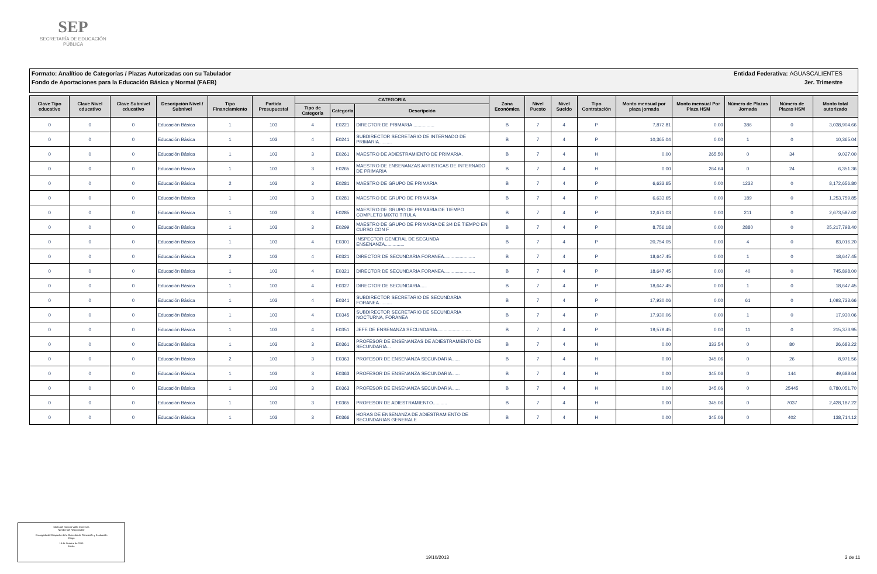SEP
SECRETARÍA DE EDUCACIÓN PÚBLICA
Formato: Analítico de Categorías / Plazas Autorizadas con su Tabulador Entidad Federativa: AGUASCALIENTES
Fondo de Aportaciones para la Educación Básica y Normal (FAEB) 3er. Trimestre
| Clave Tipo educativo | Clave Nivel educativo | Clave Subnivel educativo | Descripción Nivel / Subnivel | Tipo Financiamiento | Partida Presupuestal | CATEGORIA | | | Zona Económica | Nivel Puesto | Nivel Sueldo | Tipo Contratación | Monto mensual por plaza jornada | Monto mensual Por Plaza HSM | Número de Plazas Jornada | Número de Plazas HSM | Monto total autorizado |
| --- | --- | --- | --- | --- | --- | --- | --- | --- | --- | --- | --- | --- | --- | --- | --- | --- | --- |
| | | | | | | Tipo de Categoría | Categoría | Descripción | | | | | | | | | |
| 0 | 0 | 0 | Educación Básica | 1 | 103 | 4 | E0221 | DIRECTOR DE PRIMARIA................. | B | 7 | 4 | P | 7,872.81 | 0.00 | 386 | 0 | 3,038,904.66 |
| 0 | 0 | 0 | Educación Básica | 1 | 103 | 4 | E0241 | SUBDIRECTOR SECRETARIO DE INTERNADO DE PRIMARIA.......... | B | 7 | 4 | P | 10,365.04 | 0.00 | 1 | 0 | 10,365.04 |
| 0 | 0 | 0 | Educación Básica | 1 | 103 | 3 | E0261 | MAESTRO DE ADIESTRAMIENTO DE PRIMARIA. | B | 7 | 4 | H | 0.00 | 265.50 | 0 | 34 | 9,027.00 |
| 0 | 0 | 0 | Educación Básica | 1 | 103 | 3 | E0265 | MAESTRO DE ENSENANZAS ARTISTICAS DE INTERNADO DE PRIMARIA | B | 7 | 4 | H | 0.00 | 264.64 | 0 | 24 | 6,351.36 |
| 0 | 0 | 0 | Educación Básica | 2 | 103 | 3 | E0281 | MAESTRO DE GRUPO DE PRIMARIA | B | 7 | 4 | P | 6,633.65 | 0.00 | 1232 | 0 | 8,172,656.80 |
| 0 | 0 | 0 | Educación Básica | 1 | 103 | 3 | E0281 | MAESTRO DE GRUPO DE PRIMARIA | B | 7 | 4 | P | 6,633.65 | 0.00 | 189 | 0 | 1,253,759.85 |
| 0 | 0 | 0 | Educación Básica | 1 | 103 | 3 | E0285 | MAESTRO DE GRUPO DE PRIMARIA DE TIEMPO COMPLETO MIXTO TITULA | B | 7 | 4 | P | 12,671.03 | 0.00 | 211 | 0 | 2,673,587.62 |
| 0 | 0 | 0 | Educación Básica | 1 | 103 | 3 | E0299 | MAESTRO DE GRUPO DE PRIMARIA DE 3/4 DE TIEMPO EN CURSO CON F | B | 7 | 4 | P | 8,756.18 | 0.00 | 2880 | 0 | 25,217,798.40 |
| 0 | 0 | 0 | Educación Básica | 1 | 103 | 4 | E0301 | INSPECTOR GENERAL DE SEGUNDA ENSENANZA............... | B | 7 | 4 | P | 20,754.05 | 0.00 | 4 | 0 | 83,016.20 |
| 0 | 0 | 0 | Educación Básica | 2 | 103 | 4 | E0321 | DIRECTOR DE SECUNDARIA FORANEA........................ | B | 7 | 4 | P | 18,647.45 | 0.00 | 1 | 0 | 18,647.45 |
| 0 | 0 | 0 | Educación Básica | 1 | 103 | 4 | E0321 | DIRECTOR DE SECUNDARIA FORANEA........................ | B | 7 | 4 | P | 18,647.45 | 0.00 | 40 | 0 | 745,898.00 |
| 0 | 0 | 0 | Educación Básica | 1 | 103 | 4 | E0327 | DIRECTOR DE SECUNDARIA..... | B | 7 | 4 | P | 18,647.45 | 0.00 | 1 | 0 | 18,647.45 |
| 0 | 0 | 0 | Educación Básica | 1 | 103 | 4 | E0341 | SUBDIRECTOR SECRETARIO DE SECUNDARIA FORANEA.......... | B | 7 | 4 | P | 17,930.06 | 0.00 | 61 | 0 | 1,093,733.66 |
| 0 | 0 | 0 | Educación Básica | 1 | 103 | 4 | E0345 | SUBDIRECTOR SECRETARIO DE SECUNDARIA NOCTURNA, FORANEA | B | 7 | 4 | P | 17,930.06 | 0.00 | 1 | 0 | 17,930.06 |
| 0 | 0 | 0 | Educación Básica | 1 | 103 | 4 | E0351 | JEFE DE ENSENANZA SECUNDARIA.......................... | B | 7 | 4 | P | 19,579.45 | 0.00 | 11 | 0 | 215,373.95 |
| 0 | 0 | 0 | Educación Básica | 1 | 103 | 3 | E0361 | PROFESOR DE ENSENANZAS DE ADIESTRAMIENTO DE SECUNDARIA... | B | 7 | 4 | H | 0.00 | 333.54 | 0 | 80 | 26,683.22 |
| 0 | 0 | 0 | Educación Básica | 2 | 103 | 3 | E0363 | PROFESOR DE ENSENANZA SECUNDARIA...... | B | 7 | 4 | H | 0.00 | 345.06 | 0 | 26 | 8,971.56 |
| 0 | 0 | 0 | Educación Básica | 1 | 103 | 3 | E0363 | PROFESOR DE ENSENANZA SECUNDARIA...... | B | 7 | 4 | H | 0.00 | 345.06 | 0 | 144 | 49,688.64 |
| 0 | 0 | 0 | Educación Básica | 1 | 103 | 3 | E0363 | PROFESOR DE ENSENANZA SECUNDARIA...... | B | 7 | 4 | H | 0.00 | 345.06 | 0 | 25445 | 8,780,051.70 |
| 0 | 0 | 0 | Educación Básica | 1 | 103 | 3 | E0365 | PROFESOR DE ADIESTRAMIENTO........... | B | 7 | 4 | H | 0.00 | 345.06 | 0 | 7037 | 2,428,187.22 |
| 0 | 0 | 0 | Educación Básica | 1 | 103 | 3 | E0366 | HORAS DE ENSENANZA DE ADIESTRAMIENTO DE SECUNDARIAS GENERALE | B | 7 | 4 | H | 0.00 | 345.06 | 0 | 402 | 138,714.12 |
María del Socorro Vallin Contreras
Nombre del Responsable
Encargada del Despacho de la Dirección de Planeación y Evaluación
Cargo
18 de Octubre de 2013
Fecha
19/10/2013 3 de 11